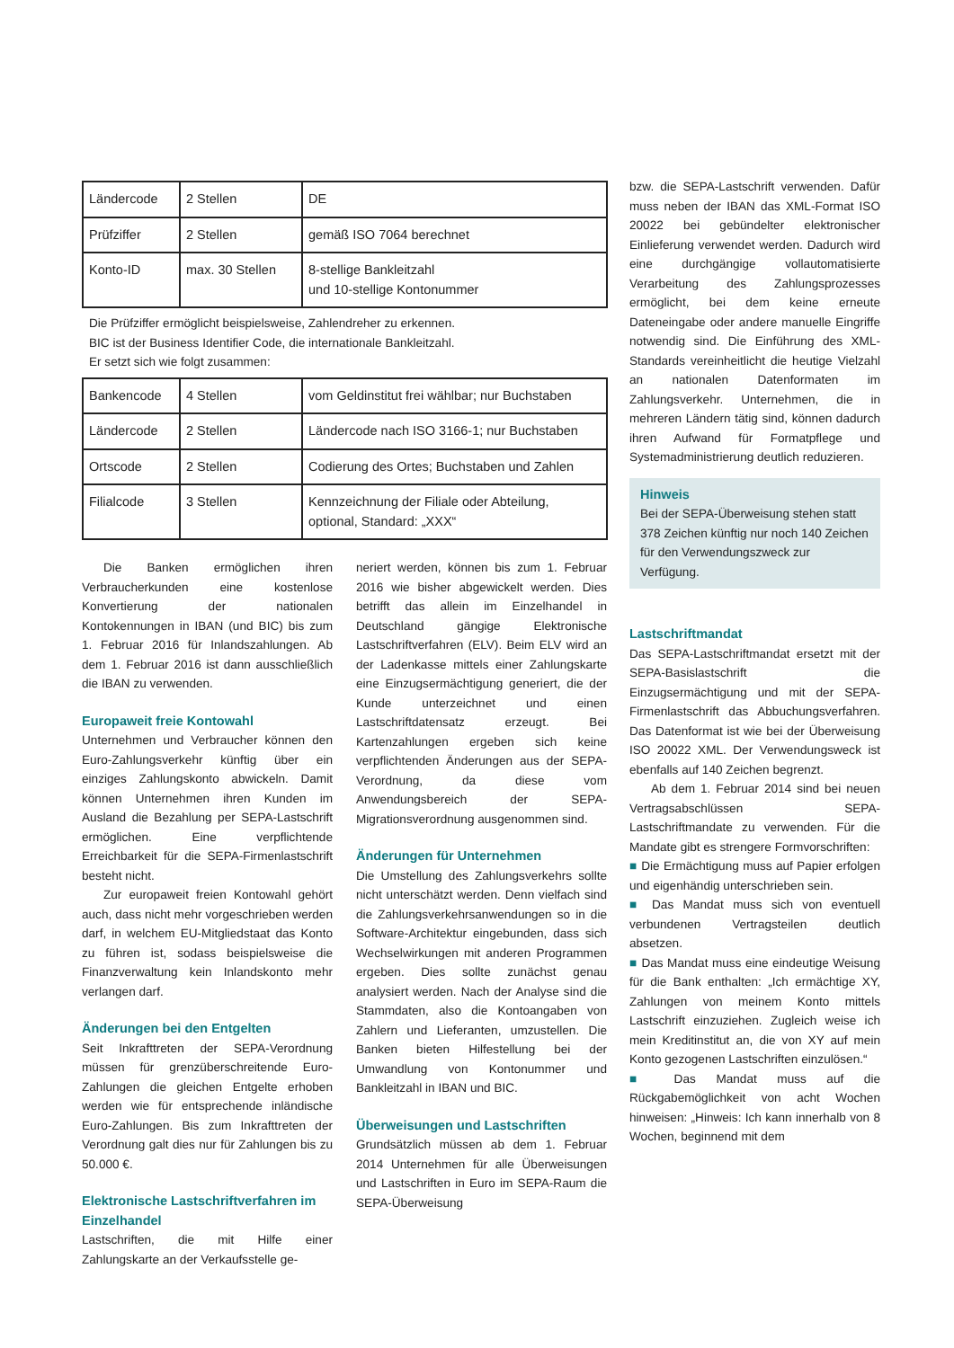| Ländercode | 2 Stellen | DE |
| Prüfziffer | 2 Stellen | gemäß ISO 7064 berechnet |
| Konto-ID | max. 30 Stellen | 8-stellige Bankleitzahl und 10-stellige Kontonummer |
Die Prüfziffer ermöglicht beispielsweise, Zahlendreher zu erkennen.
BIC ist der Business Identifier Code, die internationale Bankleitzahl.
Er setzt sich wie folgt zusammen:
| Bankencode | 4 Stellen | vom Geldinstitut frei wählbar; nur Buchstaben |
| Ländercode | 2 Stellen | Ländercode nach ISO 3166-1; nur Buchstaben |
| Ortscode | 2 Stellen | Codierung des Ortes; Buchstaben und Zahlen |
| Filialcode | 3 Stellen | Kennzeichnung der Filiale oder Abteilung, optional, Standard: „XXX“ |
Die Banken ermöglichen ihren Verbraucherkunden eine kostenlose Konvertierung der nationalen Kontokennungen in IBAN (und BIC) bis zum 1. Februar 2016 für Inlandszahlungen. Ab dem 1. Februar 2016 ist dann ausschließlich die IBAN zu verwenden.
Europaweit freie Kontowahl
Unternehmen und Verbraucher können den Euro-Zahlungsverkehr künftig über ein einziges Zahlungskonto abwickeln. Damit können Unternehmen ihren Kunden im Ausland die Bezahlung per SEPA-Lastschrift ermöglichen. Eine verpflichtende Erreichbarkeit für die SEPA-Firmenlastschrift besteht nicht.
Zur europaweit freien Kontowahl gehört auch, dass nicht mehr vorgeschrieben werden darf, in welchem EU-Mitgliedstaat das Konto zu führen ist, sodass beispielsweise die Finanzverwaltung kein Inlandskonto mehr verlangen darf.
Änderungen bei den Entgelten
Seit Inkrafttreten der SEPA-Verordnung müssen für grenzüberschreitende Euro-Zahlungen die gleichen Entgelte erhoben werden wie für entsprechende inländische Euro-Zahlungen. Bis zum Inkrafttreten der Verordnung galt dies nur für Zahlungen bis zu 50.000 €.
Elektronische Lastschriftverfahren im Einzelhandel
Lastschriften, die mit Hilfe einer Zahlungskarte an der Verkaufsstelle ge-
neriert werden, können bis zum 1. Februar 2016 wie bisher abgewickelt werden. Dies betrifft das allein im Einzelhandel in Deutschland gängige Elektronische Lastschriftverfahren (ELV). Beim ELV wird an der Ladenkasse mittels einer Zahlungskarte eine Einzugsermächtigung generiert, die der Kunde unterzeichnet und einen Lastschriftdatensatz erzeugt. Bei Kartenzahlungen ergeben sich keine verpflichtenden Änderungen aus der SEPA-Verordnung, da diese vom Anwendungsbereich der SEPA-Migrationsverordnung ausgenommen sind.
Änderungen für Unternehmen
Die Umstellung des Zahlungsverkehrs sollte nicht unterschätzt werden. Denn vielfach sind die Zahlungsverkehrsanwendungen so in die Software-Architektur eingebunden, dass sich Wechselwirkungen mit anderen Programmen ergeben. Dies sollte zunächst genau analysiert werden. Nach der Analyse sind die Stammdaten, also die Kontoangaben von Zahlern und Lieferanten, umzustellen. Die Banken bieten Hilfestellung bei der Umwandlung von Kontonummer und Bankleitzahl in IBAN und BIC.
Überweisungen und Lastschriften
Grundsätzlich müssen ab dem 1. Februar 2014 Unternehmen für alle Überweisungen und Lastschriften in Euro im SEPA-Raum die SEPA-Überweisung
bzw. die SEPA-Lastschrift verwenden. Dafür muss neben der IBAN das XML-Format ISO 20022 bei gebündelter elektronischer Einlieferung verwendet werden. Dadurch wird eine durchgängige vollautomatisierte Verarbeitung des Zahlungsprozesses ermöglicht, bei dem keine erneute Dateneingabe oder andere manuelle Eingriffe notwendig sind. Die Einführung des XML-Standards vereinheitlicht die heutige Vielzahl an nationalen Datenformaten im Zahlungsverkehr. Unternehmen, die in mehreren Ländern tätig sind, können dadurch ihren Aufwand für Formatpflege und Systemadministrierung deutlich reduzieren.
Hinweis
Bei der SEPA-Überweisung stehen statt 378 Zeichen künftig nur noch 140 Zeichen für den Verwendungszweck zur Verfügung.
Lastschriftmandat
Das SEPA-Lastschriftmandat ersetzt mit der SEPA-Basislastschrift die Einzugsermächtigung und mit der SEPA-Firmenlastschrift das Abbuchungsverfahren. Das Datenformat ist wie bei der Überweisung ISO 20022 XML. Der Verwendungsweck ist ebenfalls auf 140 Zeichen begrenzt.
Ab dem 1. Februar 2014 sind bei neuen Vertragsabschlüssen SEPA-Lastschriftmandate zu verwenden. Für die Mandate gibt es strengere Formvorschriften:
■ Die Ermächtigung muss auf Papier erfolgen und eigenhändig unterschrieben sein.
■ Das Mandat muss sich von eventuell verbundenen Vertragsteilen deutlich absetzen.
■ Das Mandat muss eine eindeutige Weisung für die Bank enthalten: „Ich ermächtige XY, Zahlungen von meinem Konto mittels Lastschrift einzuziehen. Zugleich weise ich mein Kreditinstitut an, die von XY auf mein Konto gezogenen Lastschriften einzulösen.“
■ Das Mandat muss auf die Rückgabemöglichkeit von acht Wochen hinweisen: „Hinweis: Ich kann innerhalb von 8 Wochen, beginnend mit dem